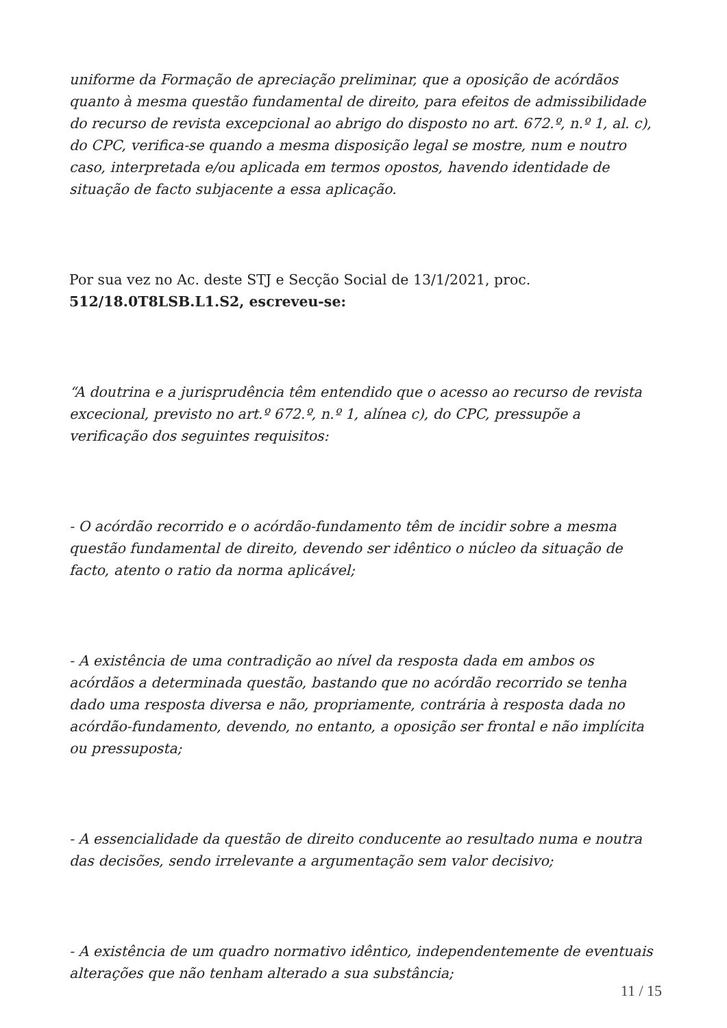uniforme da Formação de apreciação preliminar, que a oposição de acórdãos quanto à mesma questão fundamental de direito, para efeitos de admissibilidade do recurso de revista excepcional ao abrigo do disposto no art. 672.º, n.º 1, al. c), do CPC, verifica-se quando a mesma disposição legal se mostre, num e noutro caso, interpretada e/ou aplicada em termos opostos, havendo identidade de situação de facto subjacente a essa aplicação.
Por sua vez no Ac. deste STJ e Secção Social de 13/1/2021, proc.
512/18.0T8LSB.L1.S2, escreveu-se:
“A doutrina e a jurisprudência têm entendido que o acesso ao recurso de revista excecional, previsto no art.º 672.º, n.º 1, alínea c), do CPC, pressupõe a verificação dos seguintes requisitos:
- O acórdão recorrido e o acórdão-fundamento têm de incidir sobre a mesma questão fundamental de direito, devendo ser idêntico o núcleo da situação de facto, atento o ratio da norma aplicável;
- A existência de uma contradição ao nível da resposta dada em ambos os acórdãos a determinada questão, bastando que no acórdão recorrido se tenha dado uma resposta diversa e não, propriamente, contrária à resposta dada no acórdão-fundamento, devendo, no entanto, a oposição ser frontal e não implícita ou pressuposta;
- A essencialidade da questão de direito conducente ao resultado numa e noutra das decisões, sendo irrelevante a argumentação sem valor decisivo;
- A existência de um quadro normativo idêntico, independentemente de eventuais alterações que não tenham alterado a sua substância;
11 / 15